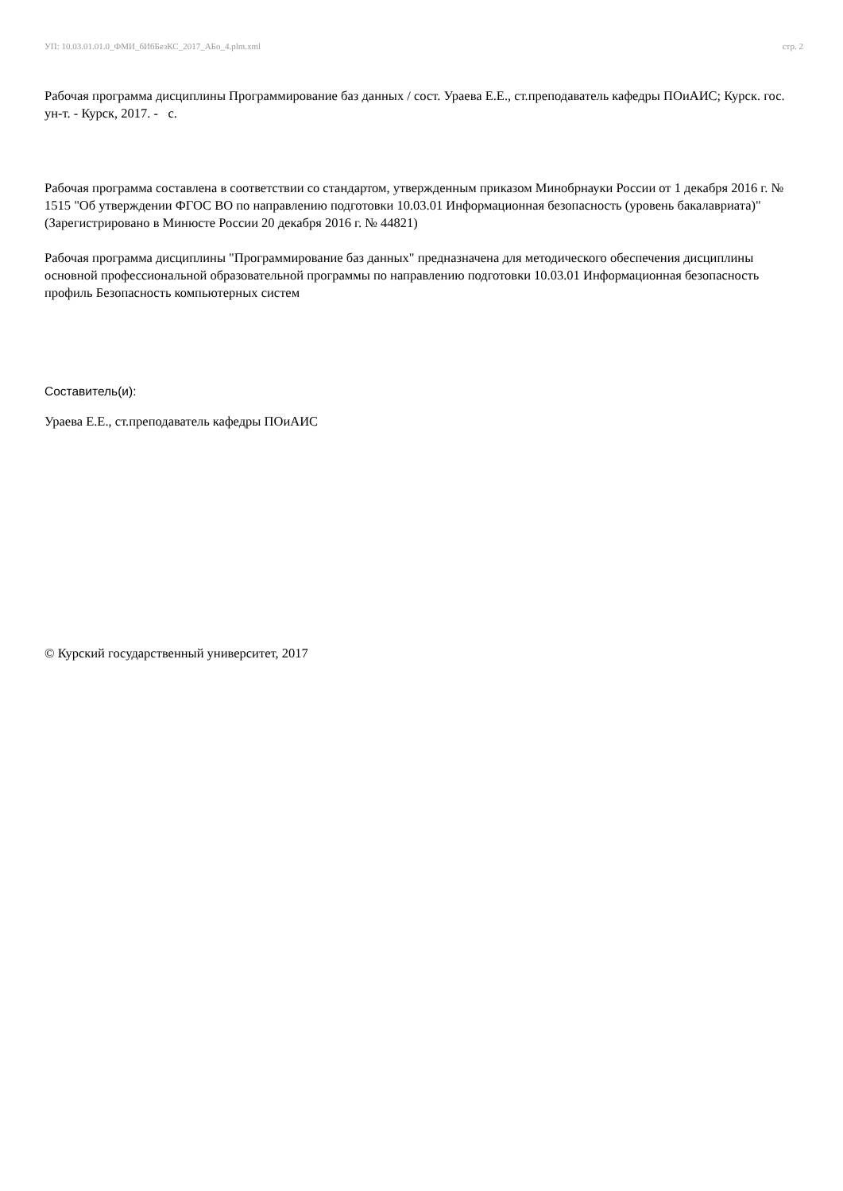УП: 10.03.01.01.0_ФМИ_бИбБезКС_2017_АБо_4.plm.xml стр. 2
Рабочая программа дисциплины Программирование баз данных / сост. Ураева Е.Е., ст.преподаватель кафедры ПОиАИС; Курск. гос. ун-т. - Курск, 2017. - с.
Рабочая программа составлена в соответствии со стандартом, утвержденным приказом Минобрнауки России от 1 декабря 2016 г. № 1515 "Об утверждении ФГОС ВО по направлению подготовки 10.03.01 Информационная безопасность (уровень бакалавриата)" (Зарегистрировано в Минюсте России 20 декабря 2016 г. № 44821)
Рабочая программа дисциплины "Программирование баз данных" предназначена для методического обеспечения дисциплины основной профессиональной образовательной программы по направлению подготовки 10.03.01 Информационная безопасность профиль Безопасность компьютерных систем
Составитель(и):
Ураева Е.Е., ст.преподаватель кафедры ПОиАИС
© Курский государственный университет, 2017